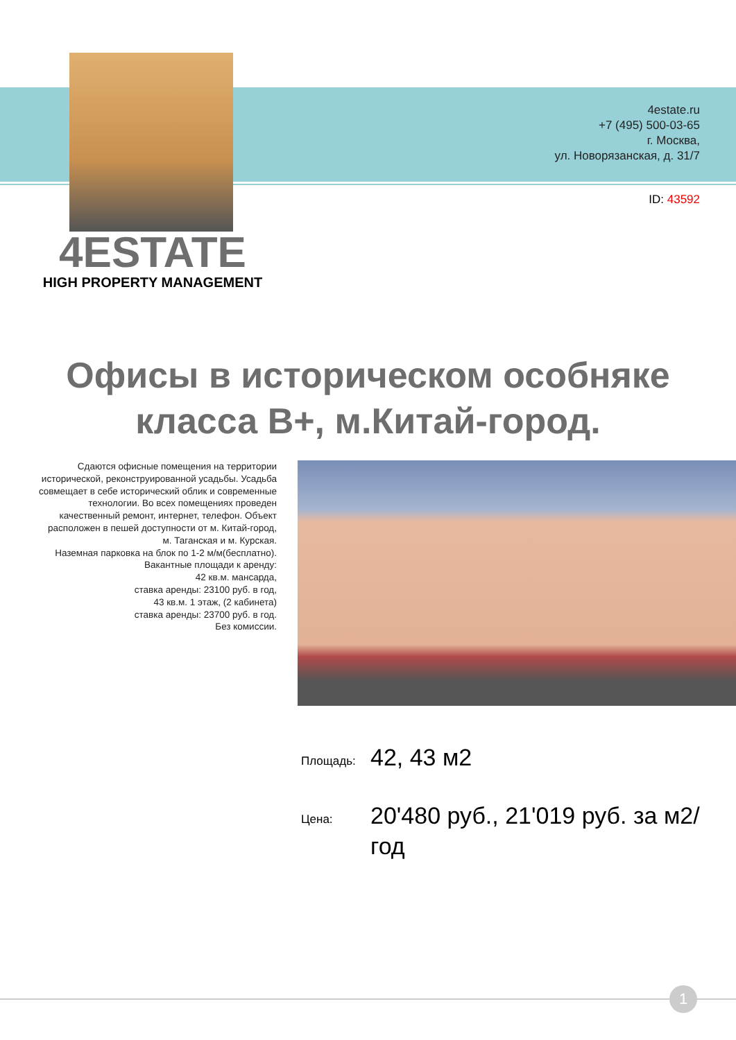4estate.ru
+7 (495) 500-03-65
г. Москва,
ул. Новорязанская, д. 31/7
ID: 43592
4ESTATE
HIGH PROPERTY MANAGEMENT
Офисы в историческом особняке
класса B+, м.Китай-город.
Сдаются офисные помещения на территории исторической, реконструированной усадьбы. Усадьба совмещает в себе исторический облик и современные технологии. Во всех помещениях проведен качественный ремонт, интернет, телефон. Объект расположен в пешей доступности от м. Китай-город, м. Таганская и м. Курская.
Наземная парковка на блок по 1-2 м/м(бесплатно).
Вакантные площади к аренду:
42 кв.м. мансарда,
ставка аренды: 23100 руб. в год,
43 кв.м. 1 этаж, (2 кабинета)
ставка аренды: 23700 руб. в год.
Без комиссии.
Площадь:
42, 43 м2
Цена:
20'480 руб., 21'019 руб. за м2/год
1